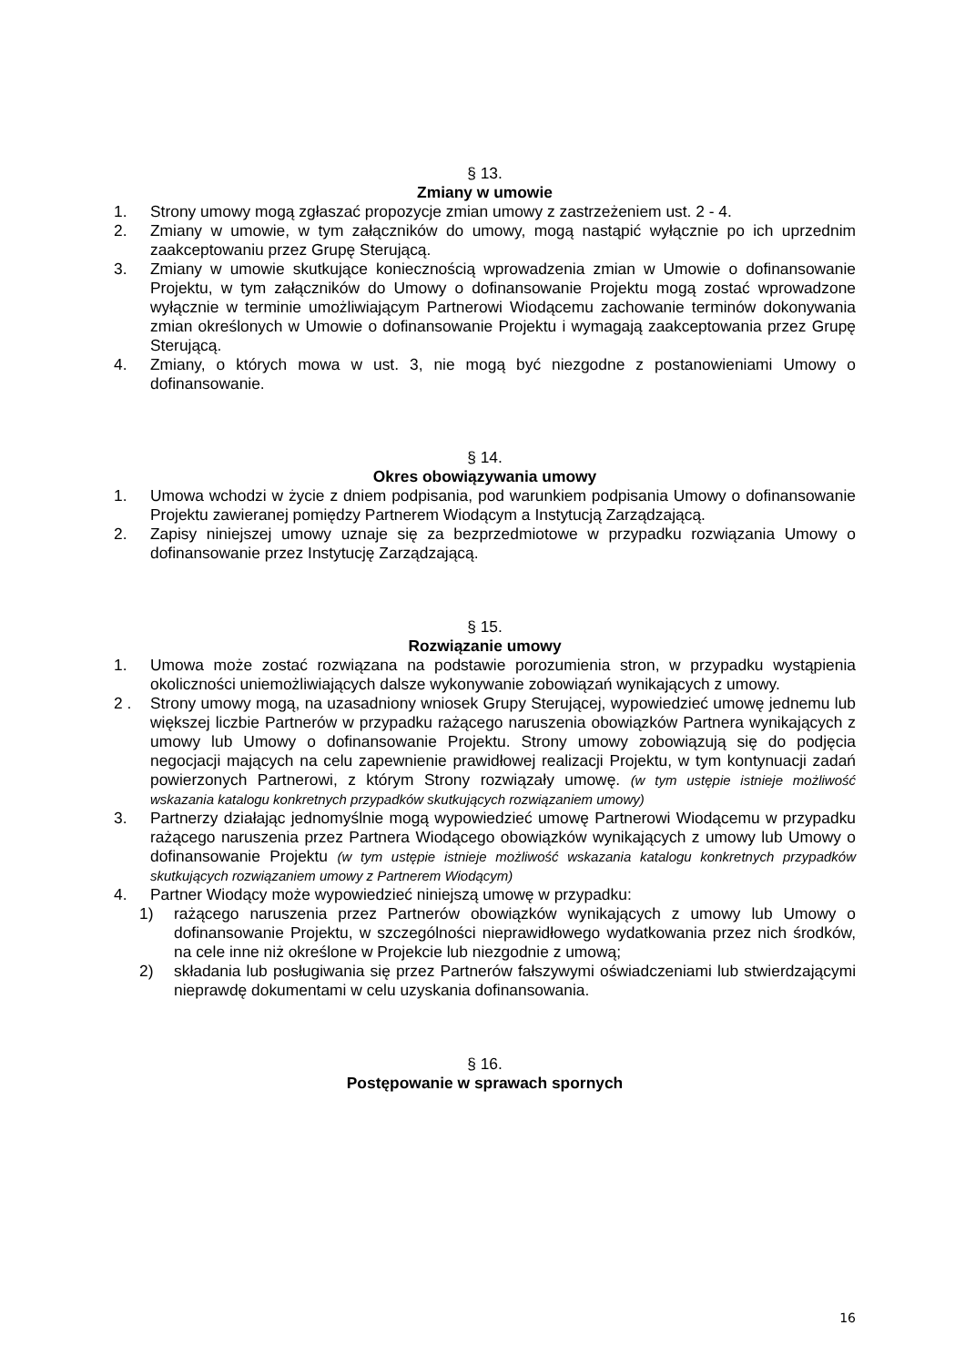§ 13.
Zmiany w umowie
1. Strony umowy mogą zgłaszać propozycje zmian umowy z zastrzeżeniem ust. 2 - 4.
2. Zmiany w umowie, w tym załączników do umowy, mogą nastąpić wyłącznie po ich uprzednim zaakceptowaniu przez Grupę Sterującą.
3. Zmiany w umowie skutkujące koniecznością wprowadzenia zmian w Umowie o dofinansowanie Projektu, w tym załączników do Umowy o dofinansowanie Projektu mogą zostać wprowadzone wyłącznie w terminie umożliwiającym Partnerowi Wiodącemu zachowanie terminów dokonywania zmian określonych w Umowie o dofinansowanie Projektu i wymagają zaakceptowania przez Grupę Sterującą.
4. Zmiany, o których mowa w ust. 3, nie mogą być niezgodne z postanowieniami Umowy o dofinansowanie.
§ 14.
Okres obowiązywania umowy
1. Umowa wchodzi w życie z dniem podpisania, pod warunkiem podpisania Umowy o dofinansowanie Projektu zawieranej pomiędzy Partnerem Wiodącym a Instytucją Zarządzającą.
2. Zapisy niniejszej umowy uznaje się za bezprzedmiotowe w przypadku rozwiązania Umowy o dofinansowanie przez Instytucję Zarządzającą.
§ 15.
Rozwiązanie umowy
1. Umowa może zostać rozwiązana na podstawie porozumienia stron, w przypadku wystąpienia okoliczności uniemożliwiających dalsze wykonywanie zobowiązań wynikających z umowy.
2 . Strony umowy mogą, na uzasadniony wniosek Grupy Sterującej, wypowiedzieć umowę jednemu lub większej liczbie Partnerów w przypadku rażącego naruszenia obowiązków Partnera wynikających z umowy lub Umowy o dofinansowanie Projektu. Strony umowy zobowiązują się do podjęcia negocjacji mających na celu zapewnienie prawidłowej realizacji Projektu, w tym kontynuacji zadań powierzonych Partnerowi, z którym Strony rozwiązały umowę. (w tym ustępie istnieje możliwość wskazania katalogu konkretnych przypadków skutkujących rozwiązaniem umowy)
3. Partnerzy działając jednomyślnie mogą wypowiedzieć umowę Partnerowi Wiodącemu w przypadku rażącego naruszenia przez Partnera Wiodącego obowiązków wynikających z umowy lub Umowy o dofinansowanie Projektu (w tym ustępie istnieje możliwość wskazania katalogu konkretnych przypadków skutkujących rozwiązaniem umowy z Partnerem Wiodącym)
4. Partner Wiodący może wypowiedzieć niniejszą umowę w przypadku:
1) rażącego naruszenia przez Partnerów obowiązków wynikających z umowy lub Umowy o dofinansowanie Projektu, w szczególności nieprawidłowego wydatkowania przez nich środków, na cele inne niż określone w Projekcie lub niezgodnie z umową;
2) składania lub posługiwania się przez Partnerów fałszywymi oświadczeniami lub stwierdzającymi nieprawdę dokumentami w celu uzyskania dofinansowania.
§ 16.
Postępowanie w sprawach spornych
16